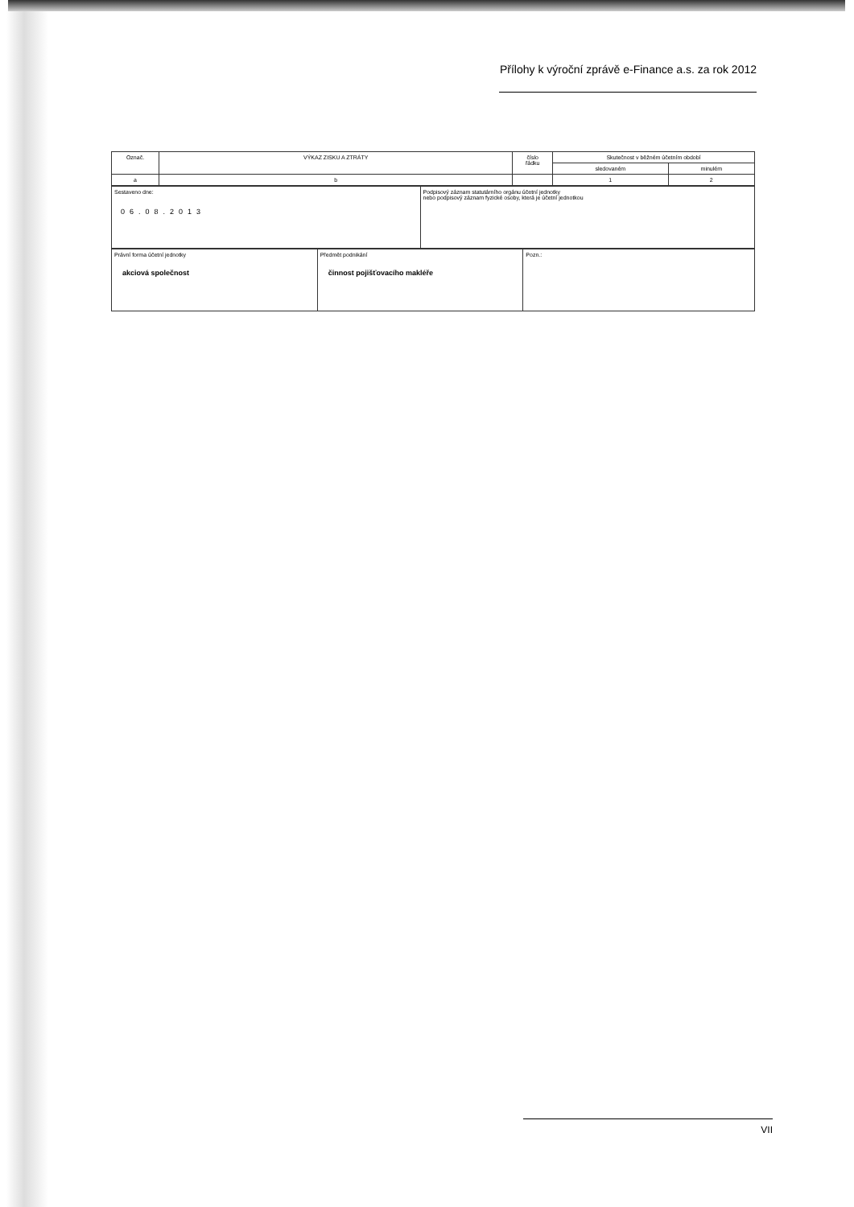Přílohy k výroční zprávě e-Finance a.s. za rok 2012
| Označ. | VÝKAZ ZISKU A ZTRÁTY | číslo řádku | Skutečnost v běžném účetním období | |
| | | | sledovaném | minulém |
| a | b | | 1 | 2 |
| Sestaveno dne: 06.08.2013 | Podpisový záznam statutárního orgánu účetní jednotky nebo podpisový záznam fyzické osoby, která je účetní jednotkou |
| Právní forma účetní jednotky akciová společnost | Předmět podnikání činnost pojišťovacího makléře | Pozn.: |
VII